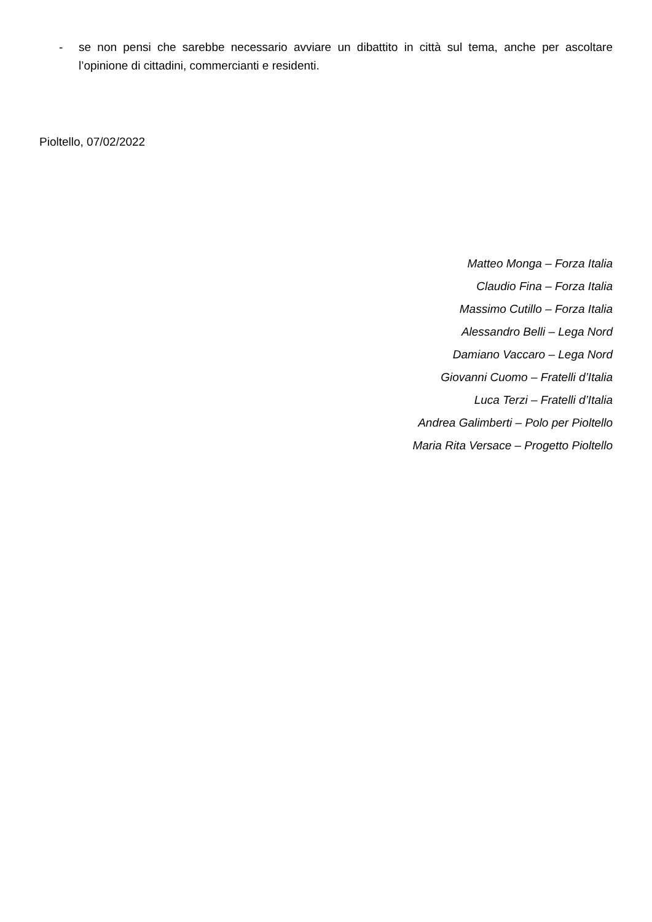- se non pensi che sarebbe necessario avviare un dibattito in città sul tema, anche per ascoltare l’opinione di cittadini, commercianti e residenti.
Pioltello, 07/02/2022
Matteo Monga – Forza Italia
Claudio Fina – Forza Italia
Massimo Cutillo – Forza Italia
Alessandro Belli – Lega Nord
Damiano Vaccaro – Lega Nord
Giovanni Cuomo – Fratelli d’Italia
Luca Terzi – Fratelli d’Italia
Andrea Galimberti – Polo per Pioltello
Maria Rita Versace – Progetto Pioltello